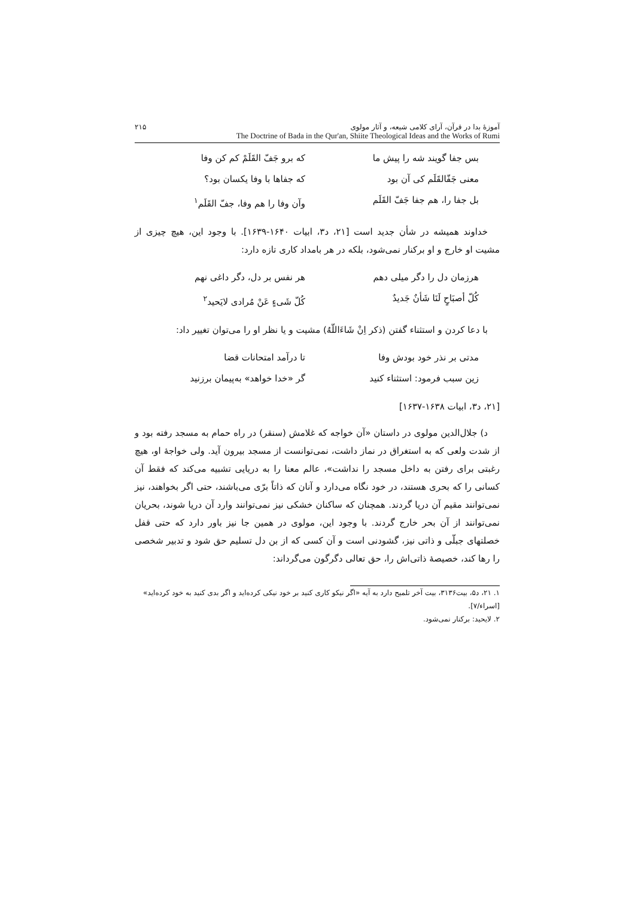آموزهٔ بدا در قرآن، آرای کلامی شیعه، و آثار مولوی ۲۱۵
The Doctrine of Bada in the Qur'an, Shiite Theological Ideas and the Works of Rumi
بس جفا گویند شه را پیش ما که برو جَفّ القَلَمْ کم کن وفا
معنی جَفّالقَلَم کی آن بود که جفاها با وفا یکسان بود؟
بل جفا را، هم جفا جَفّ القَلَم
وآن وفا را هم وفا، جفّ القَلَم<sup>۱</sup>
خداوند همیشه در شأن جدید است [۲۱، د۳، ابیات ۱۶۴۰-۱۶۳۹]. با وجود این، هیچ چیزی از مشیت او خارج و او برکنار نمی‌شود، بلکه در هر بامداد کاری تازه دارد:
هرزمان دل را دگر میلی دهم هر نفس بر دل، دگر داغی نهم
کُلّ أصبَاحٍ لَنَا شَأنٌ جَدیدٌ
کُلّ شَیءٍ عَنْ مُرادی لایَحید<sup>۲</sup>
با دعا کردن و استثناء گفتن (ذکر اِنْ شَاءَاللّهُ) مشیت و یا نظر او را می‌توان تغییر داد:
مدتی بر نذر خود بودش وفا تا درآمد امتحانات قضا
زین سبب فرمود: استثناء کنید گر «خدا خواهد» به‌پیمان برزنید
[۲۱، د۳، ابیات ۱۶۳۸-۱۶۳۷]
د) جلال‌الدین مولوی در داستان «آن خواجه که غلامش (سنقر) در راه حمام به مسجد رفته بود و از شدت ولعی که به استغراق در نماز داشت، نمی‌توانست از مسجد بیرون آید. ولی خواجهٔ او، هیچ رغبتی برای رفتن به داخل مسجد را نداشت»، عالم معنا را به دریایی تشبیه می‌کند که فقط آن کسانی را که بحری هستند، در خود نگاه می‌دارد و آنان که ذاتاً برّی می‌باشند، حتی اگر بخواهند، نیز نمی‌توانند مقیم آن دریا گردند. همچنان که ساکنان خشکی نیز نمی‌توانند وارد آن دریا شوند، بحریان نمی‌توانند از آن بحر خارج گردند. با وجود این، مولوی در همین جا نیز باور دارد که حتی قفل خصلتهای جبلّی و ذاتی نیز، گشودنی است و آن کسی که از بن دل تسلیم حق شود و تدبیر شخصی را رها کند، خصیصهٔ ذاتی‌اش را، حق تعالی دگرگون می‌گرداند:
۱. ۲۱، د۵، بیت۳۱۳۶، بیت آخر تلمیح دارد به آیه «اگر نیکو کاری کنید بر خود نیکی کرده‌اید و اگر بدی کنید به خود کرده‌اید» [اسراء/۷].
۲. لایحید: برکنار نمی‌شود.